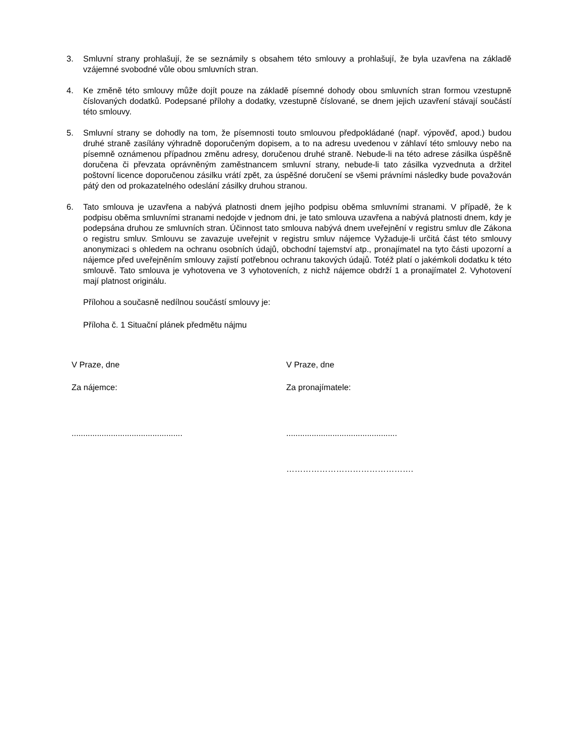3. Smluvní strany prohlašují, že se seznámily s obsahem této smlouvy a prohlašují, že byla uzavřena na základě vzájemné svobodné vůle obou smluvních stran.
4. Ke změně této smlouvy může dojít pouze na základě písemné dohody obou smluvních stran formou vzestupně číslovaných dodatků. Podepsané přílohy a dodatky, vzestupně číslované, se dnem jejich uzavření stávají součástí této smlouvy.
5. Smluvní strany se dohodly na tom, že písemnosti touto smlouvou předpokládané (např. výpověď, apod.) budou druhé straně zasílány výhradně doporučeným dopisem, a to na adresu uvedenou v záhlaví této smlouvy nebo na písemně oznámenou případnou změnu adresy, doručenou druhé straně. Nebude-li na této adrese zásilka úspěšně doručena či převzata oprávněným zaměstnancem smluvní strany, nebude-li tato zásilka vyzvednuta a držitel poštovní licence doporučenou zásilku vrátí zpět, za úspěšné doručení se všemi právními následky bude považován pátý den od prokazatelného odeslání zásilky druhou stranou.
6. Tato smlouva je uzavřena a nabývá platnosti dnem jejího podpisu oběma smluvními stranami. V případě, že k podpisu oběma smluvními stranami nedojde v jednom dni, je tato smlouva uzavřena a nabývá platnosti dnem, kdy je podepsána druhou ze smluvních stran. Účinnost tato smlouva nabývá dnem uveřejnění v registru smluv dle Zákona o registru smluv. Smlouvu se zavazuje uveřejnit v registru smluv nájemce Vyžaduje-li určitá část této smlouvy anonymizaci s ohledem na ochranu osobních údajů, obchodní tajemství atp., pronajímatel na tyto části upozorní a nájemce před uveřejněním smlouvy zajistí potřebnou ochranu takových údajů. Totéž platí o jakémkoli dodatku k této smlouvě. Tato smlouva je vyhotovena ve 3 vyhotoveních, z nichž nájemce obdrží 1 a pronajímatel 2. Vyhotovení mají platnost originálu.
Přílohou a současně nedílnou součástí smlouvy je:
Příloha č. 1 Situační plánek předmětu nájmu
V Praze, dne
Za nájemce:
................................................
V Praze, dne
Za pronajímatele:
................................................
……………………………………….